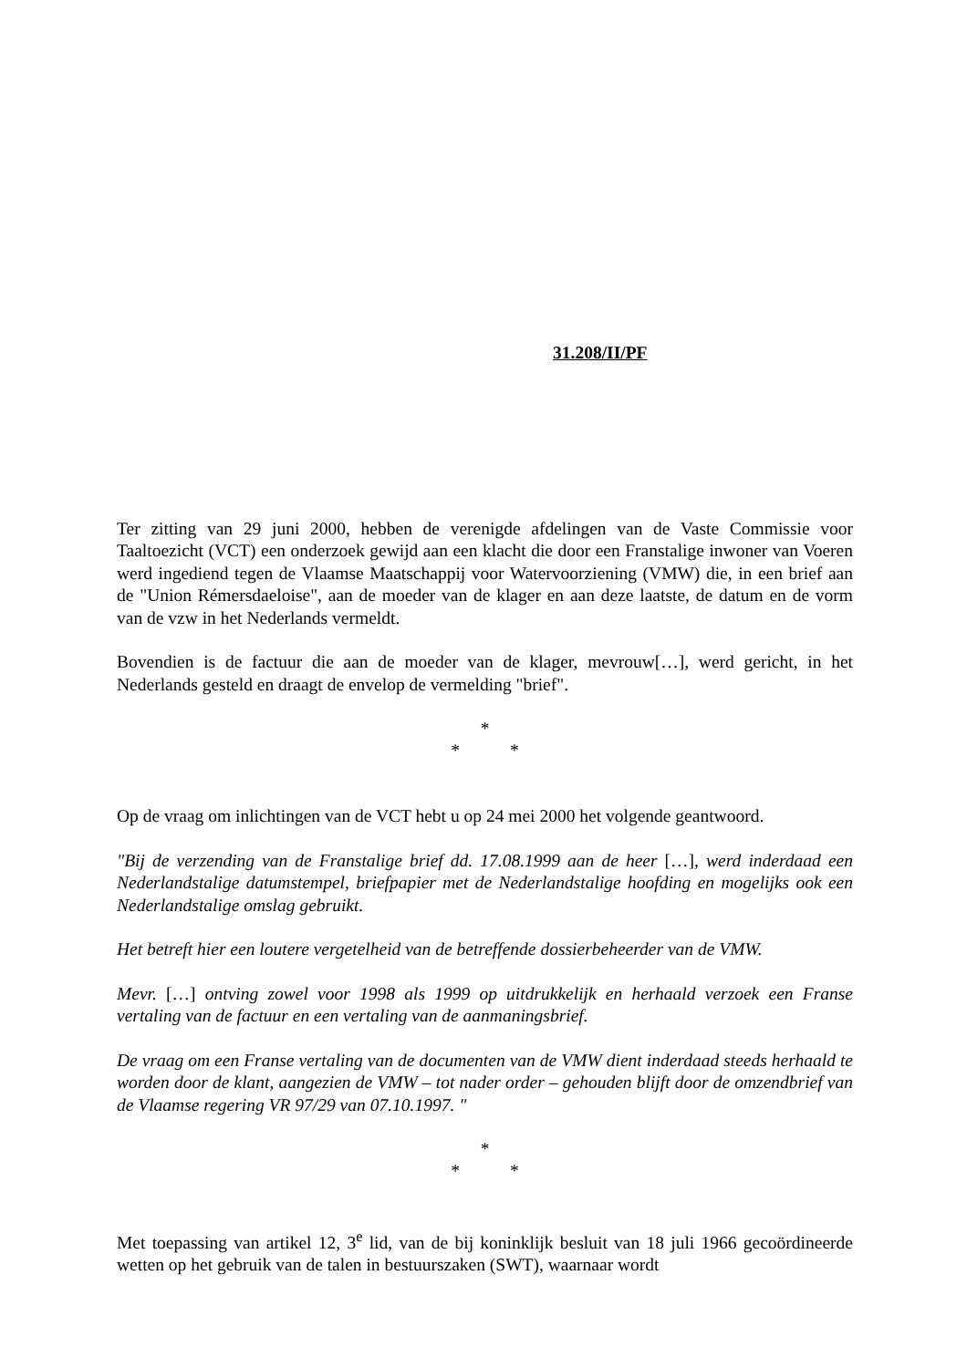31.208/II/PF
Ter zitting van 29 juni 2000, hebben de verenigde afdelingen van de Vaste Commissie voor Taaltoezicht (VCT) een onderzoek gewijd aan een klacht die door een Franstalige inwoner van Voeren werd ingediend tegen de Vlaamse Maatschappij voor Watervoorziening (VMW) die, in een brief aan de "Union Rémersdaeloise", aan de moeder van de klager en aan deze laatste, de datum en de vorm van de vzw in het Nederlands vermeldt.
Bovendien is de factuur die aan de moeder van de klager, mevrouw[…], werd gericht, in het Nederlands gesteld en draagt de envelop de vermelding "brief".
*
* *
Op de vraag om inlichtingen van de VCT hebt u op 24 mei 2000 het volgende geantwoord.
"Bij de verzending van de Franstalige brief dd. 17.08.1999 aan de heer […], werd inderdaad een Nederlandstalige datumstempel, briefpapier met de Nederlandstalige hoofding en mogelijks ook een Nederlandstalige omslag gebruikt.
Het betreft hier een loutere vergetelheid van de betreffende dossierbeheerder van de VMW.
Mevr. […] ontving zowel voor 1998 als 1999 op uitdrukkelijk en herhaald verzoek een Franse vertaling van de factuur en een vertaling van de aanmaningsbrief.
De vraag om een Franse vertaling van de documenten van de VMW dient inderdaad steeds herhaald te worden door de klant, aangezien de VMW – tot nader order – gehouden blijft door de omzendbrief van de Vlaamse regering VR 97/29 van 07.10.1997. "
*
* *
Met toepassing van artikel 12, 3<sup>e</sup> lid, van de bij koninklijk besluit van 18 juli 1966 gecoördineerde wetten op het gebruik van de talen in bestuurszaken (SWT), waarnaar wordt